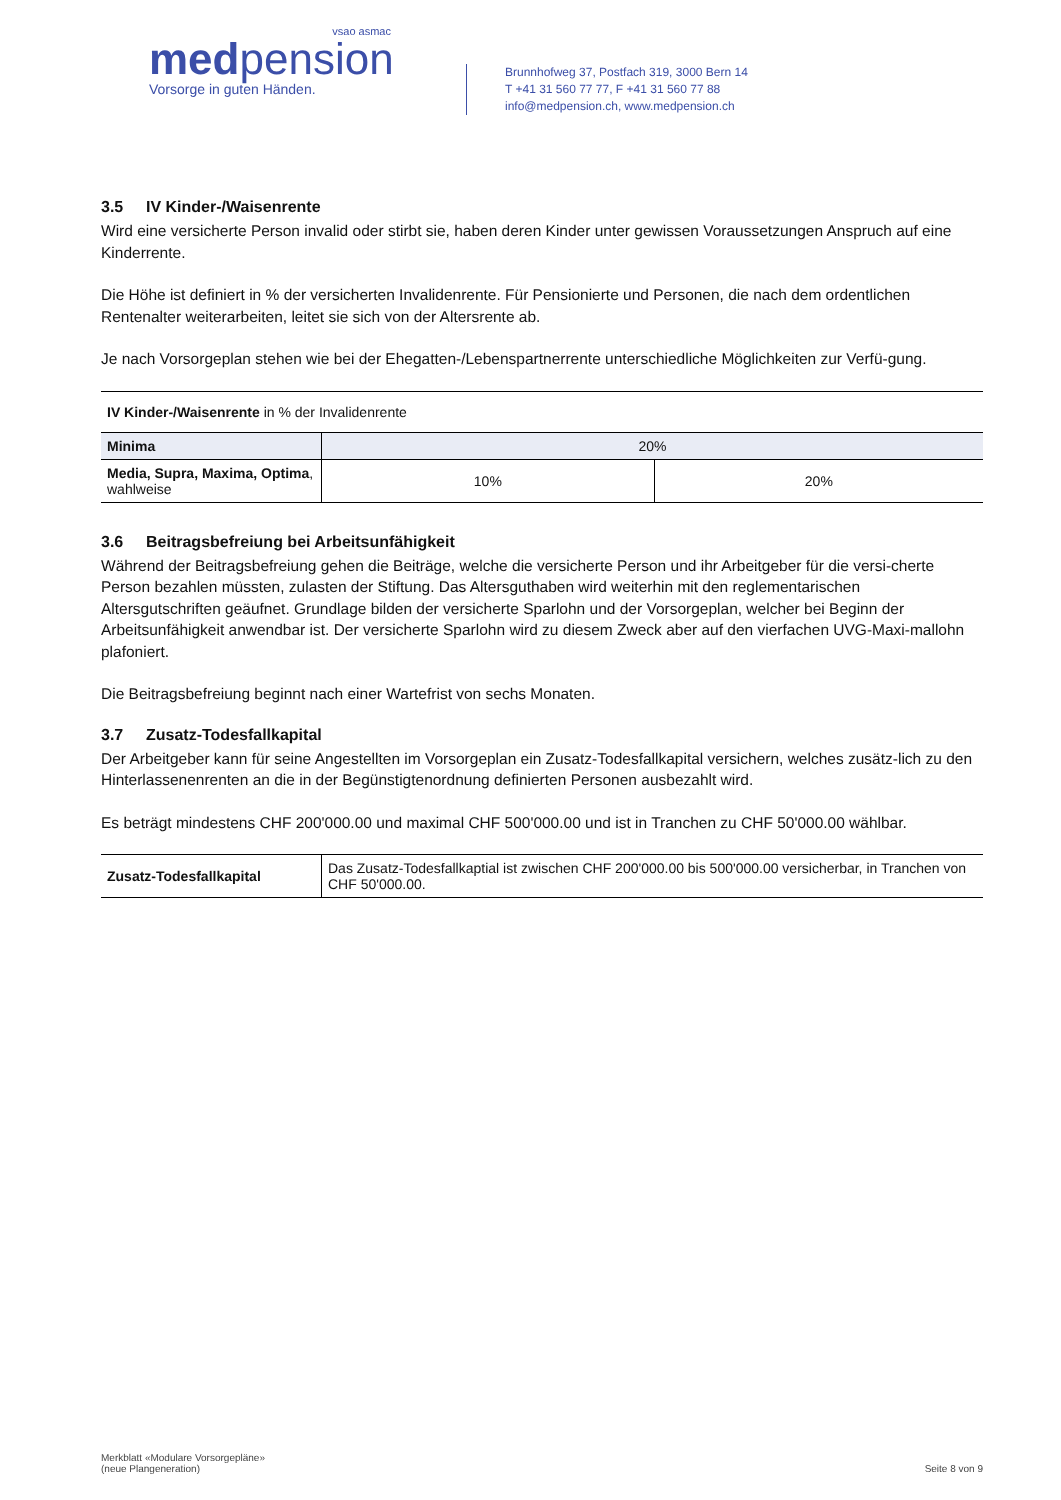vsao asmac
medpension
Vorsorge in guten Händen.
Brunnhofweg 37, Postfach 319, 3000 Bern 14
T +41 31 560 77 77, F +41 31 560 77 88
info@medpension.ch, www.medpension.ch
3.5 IV Kinder-/Waisenrente
Wird eine versicherte Person invalid oder stirbt sie, haben deren Kinder unter gewissen Voraussetzungen Anspruch auf eine Kinderrente.
Die Höhe ist definiert in % der versicherten Invalidenrente. Für Pensionierte und Personen, die nach dem ordentlichen Rentenalter weiterarbeiten, leitet sie sich von der Altersrente ab.
Je nach Vorsorgeplan stehen wie bei der Ehegatten-/Lebenspartnerrente unterschiedliche Möglichkeiten zur Verfü-gung.
| IV Kinder-/Waisenrente in % der Invalidenrente | | |
| --- | --- | --- |
| Minima | 20% | |
| Media, Supra, Maxima, Optima , wahlweise | 10% | 20% |
3.6 Beitragsbefreiung bei Arbeitsunfähigkeit
Während der Beitragsbefreiung gehen die Beiträge, welche die versicherte Person und ihr Arbeitgeber für die versi-cherte Person bezahlen müssten, zulasten der Stiftung. Das Altersguthaben wird weiterhin mit den reglementarischen Altersgutschriften geäufnet. Grundlage bilden der versicherte Sparlohn und der Vorsorgeplan, welcher bei Beginn der Arbeitsunfähigkeit anwendbar ist. Der versicherte Sparlohn wird zu diesem Zweck aber auf den vierfachen UVG-Maxi-mallohn plafoniert.
Die Beitragsbefreiung beginnt nach einer Wartefrist von sechs Monaten.
3.7 Zusatz-Todesfallkapital
Der Arbeitgeber kann für seine Angestellten im Vorsorgeplan ein Zusatz-Todesfallkapital versichern, welches zusätz-lich zu den Hinterlassenenrenten an die in der Begünstigtenordnung definierten Personen ausbezahlt wird.
Es beträgt mindestens CHF 200'000.00 und maximal CHF 500'000.00 und ist in Tranchen zu CHF 50'000.00 wählbar.
| Zusatz-Todesfallkapital | Das Zusatz-Todesfallkaptial ist zwischen CHF 200'000.00 bis 500'000.00 versicherbar, in Tranchen von CHF 50'000.00. |
Merkblatt «Modulare Vorsorgepläne»
(neue Plangeneration)
Seite 8 von 9